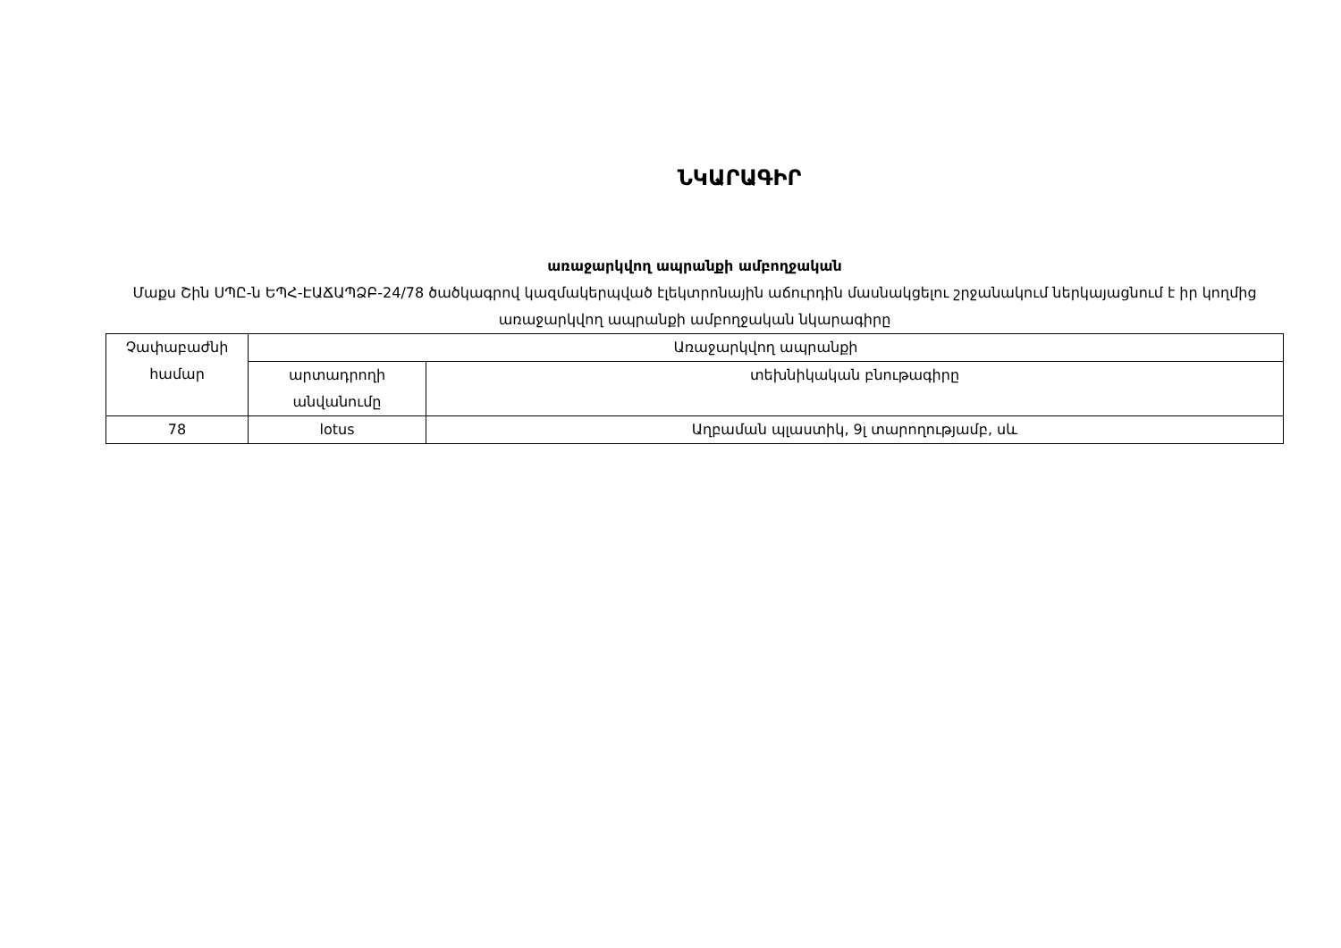ՆԿԱՐԱԳԻՐ
առաջարկվող ապրանքի ամբողջական
Մաքս Շին ՍՊԸ-ն ԵՊՀ-ԷԱՃԱՊՁԲ-24/78 ծածկագրով կազմակերպված էլեկտրոնային աճուրդին մասնակցելու շրջանակում ներկայացնում է իր կողմից առաջարկվող ապրանքի ամբողջական նկարագիրը
| Չափաբաժնի համար | Առաջարկվող ապրանքի | |
| --- | --- | --- |
| | արտադրողի անվանումը | տեխնիկական բնութագիրը |
| 78 | lotus | Աղբաման պլաստիկ, 9լ տարողությամբ, սև |